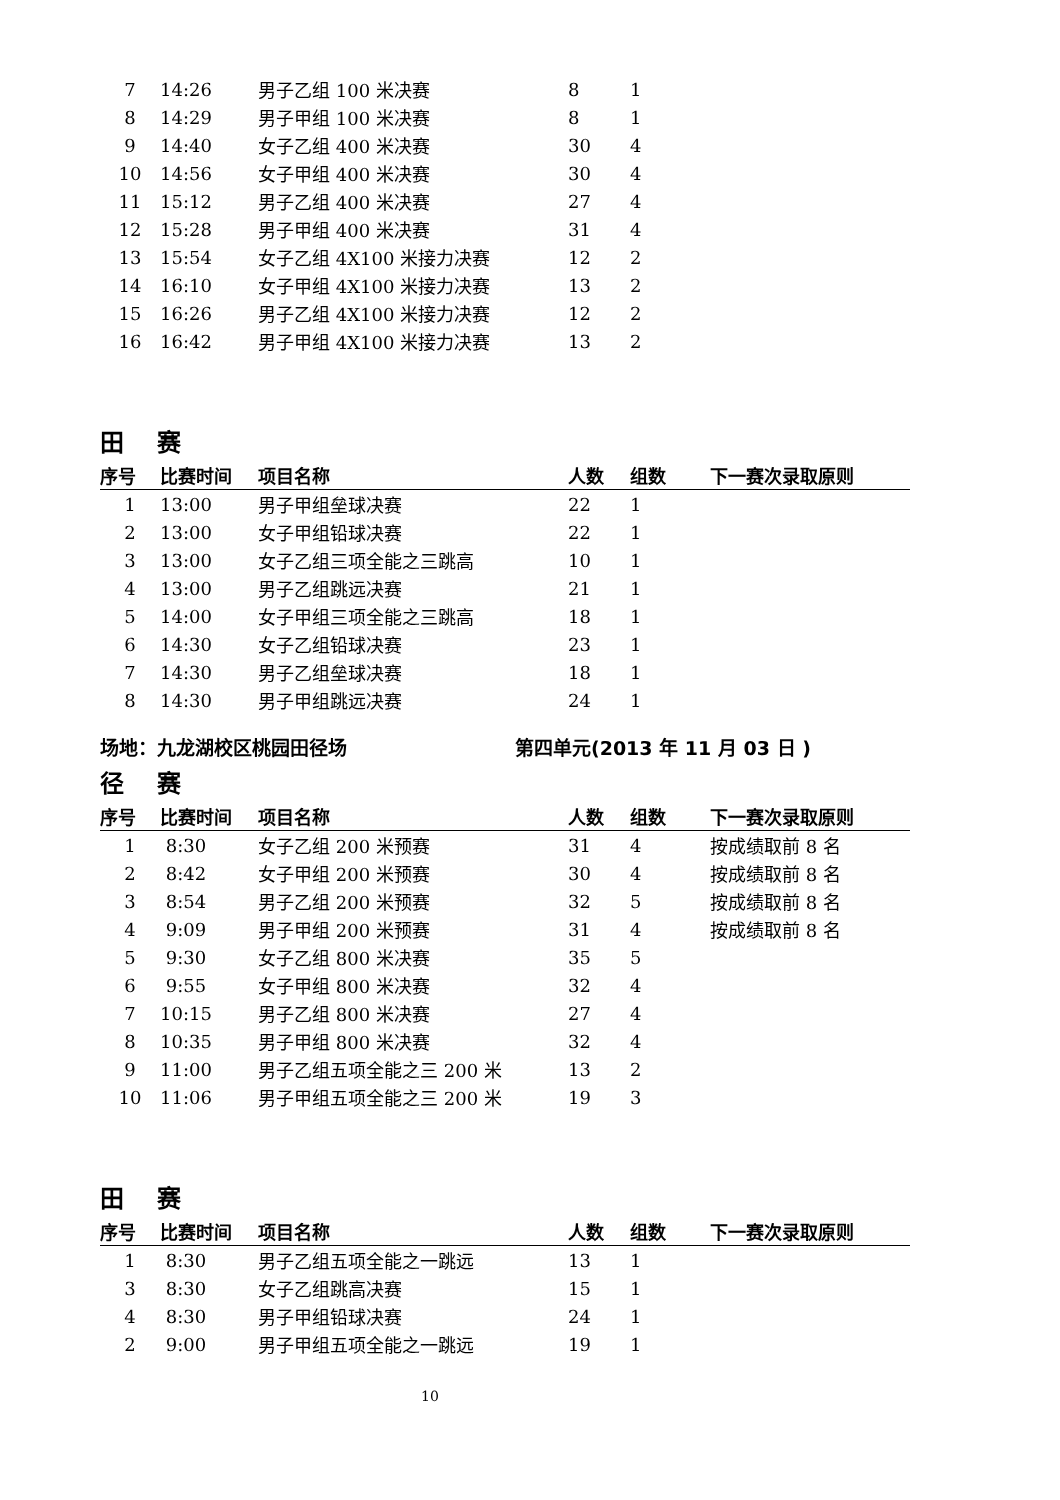| 7 | 14:26 | 男子乙组 100 米决赛 | 8 | 1 | |
| 8 | 14:29 | 男子甲组 100 米决赛 | 8 | 1 | |
| 9 | 14:40 | 女子乙组 400 米决赛 | 30 | 4 | |
| 10 | 14:56 | 女子甲组 400 米决赛 | 30 | 4 | |
| 11 | 15:12 | 男子乙组 400 米决赛 | 27 | 4 | |
| 12 | 15:28 | 男子甲组 400 米决赛 | 31 | 4 | |
| 13 | 15:54 | 女子乙组 4X100 米接力决赛 | 12 | 2 | |
| 14 | 16:10 | 女子甲组 4X100 米接力决赛 | 13 | 2 | |
| 15 | 16:26 | 男子乙组 4X100 米接力决赛 | 12 | 2 | |
| 16 | 16:42 | 男子甲组 4X100 米接力决赛 | 13 | 2 | |
田 赛
| 序号 | 比赛时间 | 项目名称 | 人数 | 组数 | 下一赛次录取原则 |
| --- | --- | --- | --- | --- | --- |
| 1 | 13:00 | 男子甲组垒球决赛 | 22 | 1 | |
| 2 | 13:00 | 女子甲组铅球决赛 | 22 | 1 | |
| 3 | 13:00 | 女子乙组三项全能之三跳高 | 10 | 1 | |
| 4 | 13:00 | 男子乙组跳远决赛 | 21 | 1 | |
| 5 | 14:00 | 女子甲组三项全能之三跳高 | 18 | 1 | |
| 6 | 14:30 | 女子乙组铅球决赛 | 23 | 1 | |
| 7 | 14:30 | 男子乙组垒球决赛 | 18 | 1 | |
| 8 | 14:30 | 男子甲组跳远决赛 | 24 | 1 | |
场地：九龙湖校区桃园田径场 第四单元(2013 年 11 月 03 日 )
径 赛
| 序号 | 比赛时间 | 项目名称 | 人数 | 组数 | 下一赛次录取原则 |
| --- | --- | --- | --- | --- | --- |
| 1 | 8:30 | 女子乙组 200 米预赛 | 31 | 4 | 按成绩取前 8 名 |
| 2 | 8:42 | 女子甲组 200 米预赛 | 30 | 4 | 按成绩取前 8 名 |
| 3 | 8:54 | 男子乙组 200 米预赛 | 32 | 5 | 按成绩取前 8 名 |
| 4 | 9:09 | 男子甲组 200 米预赛 | 31 | 4 | 按成绩取前 8 名 |
| 5 | 9:30 | 女子乙组 800 米决赛 | 35 | 5 | |
| 6 | 9:55 | 女子甲组 800 米决赛 | 32 | 4 | |
| 7 | 10:15 | 男子乙组 800 米决赛 | 27 | 4 | |
| 8 | 10:35 | 男子甲组 800 米决赛 | 32 | 4 | |
| 9 | 11:00 | 男子乙组五项全能之三 200 米 | 13 | 2 | |
| 10 | 11:06 | 男子甲组五项全能之三 200 米 | 19 | 3 | |
田 赛
| 序号 | 比赛时间 | 项目名称 | 人数 | 组数 | 下一赛次录取原则 |
| --- | --- | --- | --- | --- | --- |
| 1 | 8:30 | 男子乙组五项全能之一跳远 | 13 | 1 | |
| 3 | 8:30 | 女子乙组跳高决赛 | 15 | 1 | |
| 4 | 8:30 | 男子甲组铅球决赛 | 24 | 1 | |
| 2 | 9:00 | 男子甲组五项全能之一跳远 | 19 | 1 | |
10